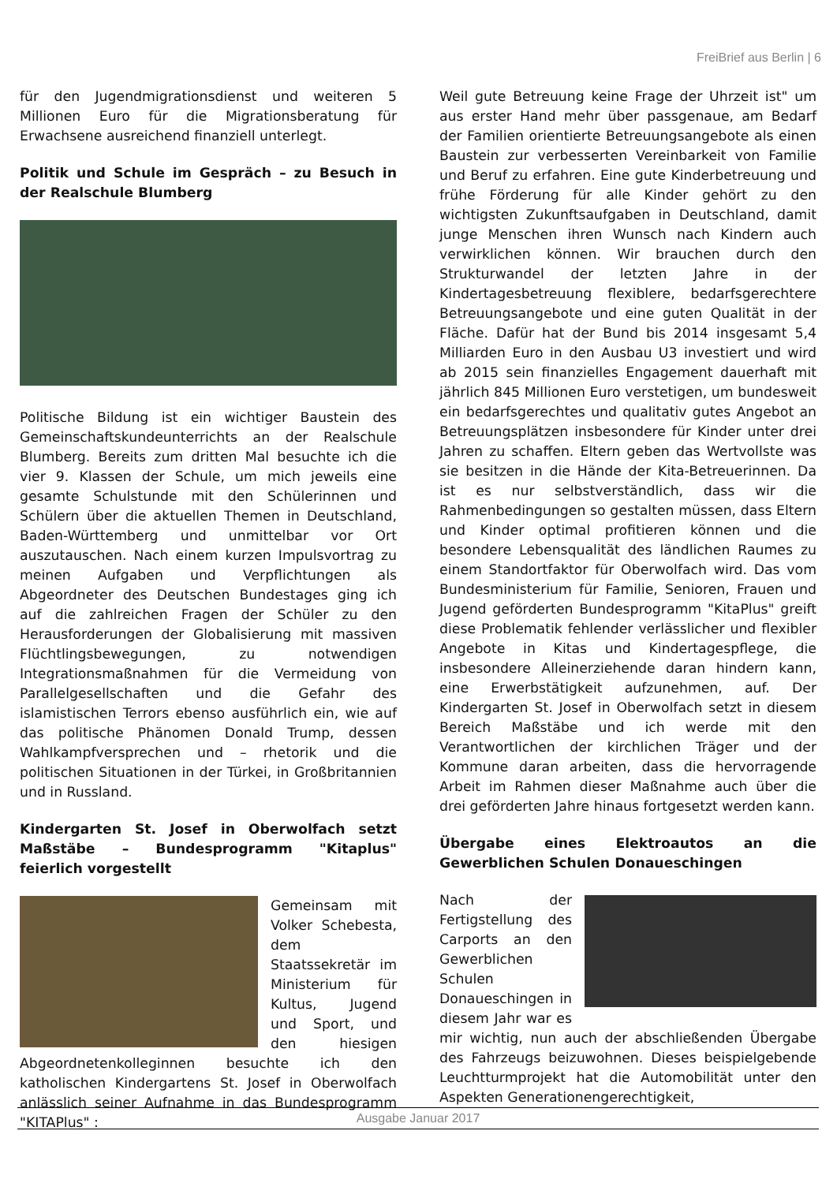FreiBrief aus Berlin | 6
für den Jugendmigrationsdienst und weiteren 5 Millionen Euro für die Migrationsberatung für Erwachsene ausreichend finanziell unterlegt.
Politik und Schule im Gespräch – zu Besuch in der Realschule Blumberg
Politische Bildung ist ein wichtiger Baustein des Gemeinschaftskundeunterrichts an der Realschule Blumberg. Bereits zum dritten Mal besuchte ich die vier 9. Klassen der Schule, um mich jeweils eine gesamte Schulstunde mit den Schülerinnen und Schülern über die aktuellen Themen in Deutschland, Baden-Württemberg und unmittelbar vor Ort auszutauschen. Nach einem kurzen Impulsvortrag zu meinen Aufgaben und Verpflichtungen als Abgeordneter des Deutschen Bundestages ging ich auf die zahlreichen Fragen der Schüler zu den Herausforderungen der Globalisierung mit massiven Flüchtlingsbewegungen, zu notwendigen Integrationsmaßnahmen für die Vermeidung von Parallelgesellschaften und die Gefahr des islamistischen Terrors ebenso ausführlich ein, wie auf das politische Phänomen Donald Trump, dessen Wahlkampfversprechen und – rhetorik und die politischen Situationen in der Türkei, in Großbritannien und in Russland.
Kindergarten St. Josef in Oberwolfach setzt Maßstäbe – Bundesprogramm "Kitaplus" feierlich vorgestellt
Gemeinsam mit Volker Schebesta, dem Staatssekretär im Ministerium für Kultus, Jugend und Sport, und den hiesigen Abgeordnetenkolleginnen besuchte ich den katholischen Kindergartens St. Josef in Oberwolfach anlässlich seiner Aufnahme in das Bundesprogramm "KITAPlus" :
Weil gute Betreuung keine Frage der Uhrzeit ist" um aus erster Hand mehr über passgenaue, am Bedarf der Familien orientierte Betreuungsangebote als einen Baustein zur verbesserten Vereinbarkeit von Familie und Beruf zu erfahren. Eine gute Kinderbetreuung und frühe Förderung für alle Kinder gehört zu den wichtigsten Zukunftsaufgaben in Deutschland, damit junge Menschen ihren Wunsch nach Kindern auch verwirklichen können. Wir brauchen durch den Strukturwandel der letzten Jahre in der Kindertagesbetreuung flexiblere, bedarfsgerechtere Betreuungsangebote und eine guten Qualität in der Fläche. Dafür hat der Bund bis 2014 insgesamt 5,4 Milliarden Euro in den Ausbau U3 investiert und wird ab 2015 sein finanzielles Engagement dauerhaft mit jährlich 845 Millionen Euro verstetigen, um bundesweit ein bedarfsgerechtes und qualitativ gutes Angebot an Betreuungsplätzen insbesondere für Kinder unter drei Jahren zu schaffen. Eltern geben das Wertvollste was sie besitzen in die Hände der Kita-Betreuerinnen. Da ist es nur selbstverständlich, dass wir die Rahmenbedingungen so gestalten müssen, dass Eltern und Kinder optimal profitieren können und die besondere Lebensqualität des ländlichen Raumes zu einem Standortfaktor für Oberwolfach wird. Das vom Bundesministerium für Familie, Senioren, Frauen und Jugend geförderten Bundesprogramm "KitaPlus" greift diese Problematik fehlender verlässlicher und flexibler Angebote in Kitas und Kindertagespflege, die insbesondere Alleinerziehende daran hindern kann, eine Erwerbstätigkeit aufzunehmen, auf. Der Kindergarten St. Josef in Oberwolfach setzt in diesem Bereich Maßstäbe und ich werde mit den Verantwortlichen der kirchlichen Träger und der Kommune daran arbeiten, dass die hervorragende Arbeit im Rahmen dieser Maßnahme auch über die drei geförderten Jahre hinaus fortgesetzt werden kann.
Übergabe eines Elektroautos an die Gewerblichen Schulen Donaueschingen
Nach der Fertigstellung des Carports an den Gewerblichen Schulen Donaueschingen in diesem Jahr war es mir wichtig, nun auch der abschließenden Übergabe des Fahrzeugs beizuwohnen. Dieses beispielgebende Leuchtturmprojekt hat die Automobilität unter den Aspekten Generationengerechtigkeit,
Ausgabe Januar 2017